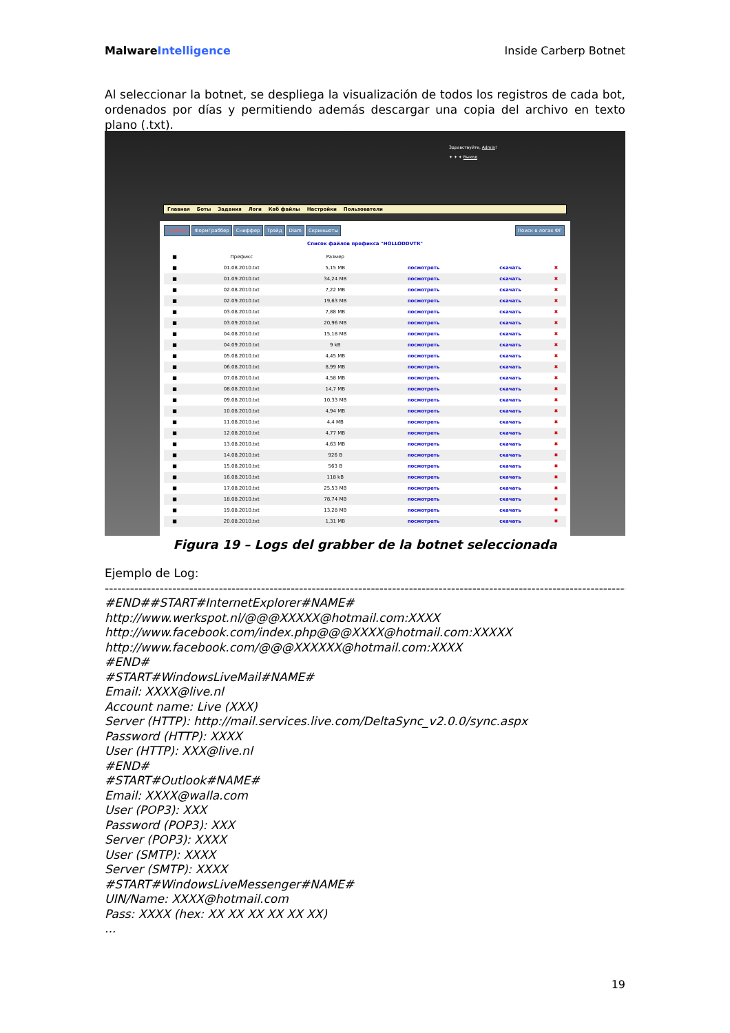Malware Intelligence Inside Carberp Botnet
Al seleccionar la botnet, se despliega la visualización de todos los registros de cada bot, ordenados por días y permitiendo además descargar una copia del archivo en texto plano (.txt).
Здравствуйте, Admin!
✦ ✦ ✦ Выход
Главная Боты Задания Логи Каб файлы Настройки Пользователи
Граббер ФормГраббер Сниффер Трэйд Diam Скриншоты Поиск в логах ФГ
Список файлов префикса "HOLLODDVTR"
| ■ | Префикс | Размер | | | |
| --- | --- | --- | --- | --- | --- |
| ■ | 01.08.2010.txt | 5,15 MB | посмотреть | скачать | ✖ |
| ■ | 01.09.2010.txt | 34,24 MB | посмотреть | скачать | ✖ |
| ■ | 02.08.2010.txt | 7,22 MB | посмотреть | скачать | ✖ |
| ■ | 02.09.2010.txt | 19,63 MB | посмотреть | скачать | ✖ |
| ■ | 03.08.2010.txt | 7,88 MB | посмотреть | скачать | ✖ |
| ■ | 03.09.2010.txt | 20,96 MB | посмотреть | скачать | ✖ |
| ■ | 04.08.2010.txt | 15,18 MB | посмотреть | скачать | ✖ |
| ■ | 04.09.2010.txt | 9 kB | посмотреть | скачать | ✖ |
| ■ | 05.08.2010.txt | 4,45 MB | посмотреть | скачать | ✖ |
| ■ | 06.08.2010.txt | 8,99 MB | посмотреть | скачать | ✖ |
| ■ | 07.08.2010.txt | 4,58 MB | посмотреть | скачать | ✖ |
| ■ | 08.08.2010.txt | 14,7 MB | посмотреть | скачать | ✖ |
| ■ | 09.08.2010.txt | 10,33 MB | посмотреть | скачать | ✖ |
| ■ | 10.08.2010.txt | 4,94 MB | посмотреть | скачать | ✖ |
| ■ | 11.08.2010.txt | 4,4 MB | посмотреть | скачать | ✖ |
| ■ | 12.08.2010.txt | 4,77 MB | посмотреть | скачать | ✖ |
| ■ | 13.08.2010.txt | 4,63 MB | посмотреть | скачать | ✖ |
| ■ | 14.08.2010.txt | 926 B | посмотреть | скачать | ✖ |
| ■ | 15.08.2010.txt | 563 B | посмотреть | скачать | ✖ |
| ■ | 16.08.2010.txt | 118 kB | посмотреть | скачать | ✖ |
| ■ | 17.08.2010.txt | 25,53 MB | посмотреть | скачать | ✖ |
| ■ | 18.08.2010.txt | 78,74 MB | посмотреть | скачать | ✖ |
| ■ | 19.08.2010.txt | 13,28 MB | посмотреть | скачать | ✖ |
| ■ | 20.08.2010.txt | 1,31 MB | посмотреть | скачать | ✖ |
Figura 19 – Logs del grabber de la botnet seleccionada
Ejemplo de Log:
------------------------------------------------------------------------------------------------------------------------------------
#END##START#InternetExplorer#NAME#
http://www.werkspot.nl/@@@XXXXX@hotmail.com:XXXX
http://www.facebook.com/index.php@@@XXXX@hotmail.com:XXXXX
http://www.facebook.com/@@@XXXXXX@hotmail.com:XXXX
#END#
#START#WindowsLiveMail#NAME#
Email: XXXX@live.nl
Account name: Live (XXX)
Server (HTTP): http://mail.services.live.com/DeltaSync_v2.0.0/sync.aspx
Password (HTTP): XXXX
User (HTTP): XXX@live.nl
#END#
#START#Outlook#NAME#
Email: XXXX@walla.com
User (POP3): XXX
Password (POP3): XXX
Server (POP3): XXXX
User (SMTP): XXXX
Server (SMTP): XXXX
#START#WindowsLiveMessenger#NAME#
UIN/Name: XXXX@hotmail.com
Pass: XXXX (hex: XX XX XX XX XX XX)...
19